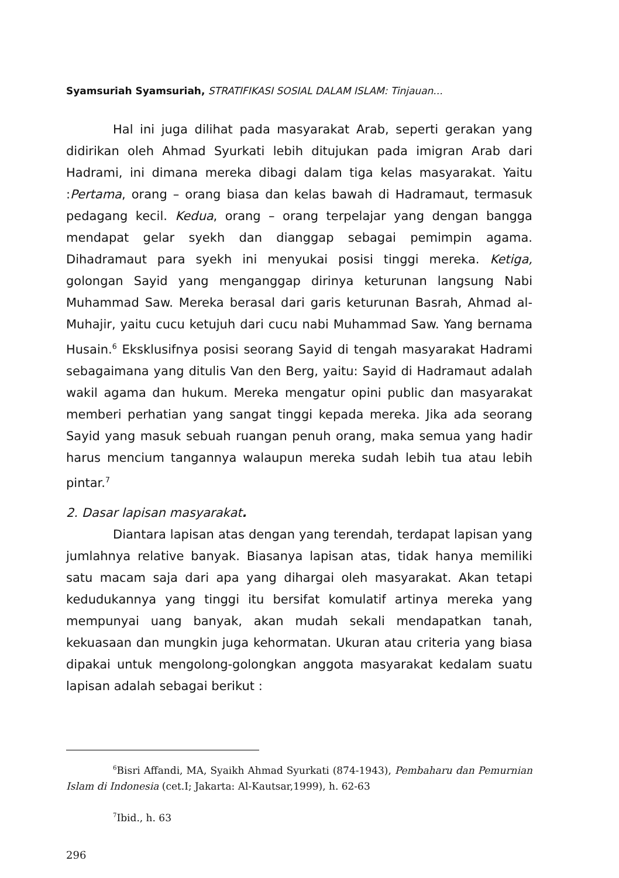Syamsuriah Syamsuriah, STRATIFIKASI SOSIAL DALAM ISLAM: Tinjauan...
Hal ini juga dilihat pada masyarakat Arab, seperti gerakan yang didirikan oleh Ahmad Syurkati lebih ditujukan pada imigran Arab dari Hadrami, ini dimana mereka dibagi dalam tiga kelas masyarakat. Yaitu :Pertama, orang – orang biasa dan kelas bawah di Hadramaut, termasuk pedagang kecil. Kedua, orang – orang terpelajar yang dengan bangga mendapat gelar syekh dan dianggap sebagai pemimpin agama. Dihadramaut para syekh ini menyukai posisi tinggi mereka. Ketiga, golongan Sayid yang menganggap dirinya keturunan langsung Nabi Muhammad Saw. Mereka berasal dari garis keturunan Basrah, Ahmad al-Muhajir, yaitu cucu ketujuh dari cucu nabi Muhammad Saw. Yang bernama Husain.<sup>6</sup> Eksklusifnya posisi seorang Sayid di tengah masyarakat Hadrami sebagaimana yang ditulis Van den Berg, yaitu: Sayid di Hadramaut adalah wakil agama dan hukum. Mereka mengatur opini public dan masyarakat memberi perhatian yang sangat tinggi kepada mereka. Jika ada seorang Sayid yang masuk sebuah ruangan penuh orang, maka semua yang hadir harus mencium tangannya walaupun mereka sudah lebih tua atau lebih pintar.<sup>7</sup>
2. Dasar lapisan masyarakat.
Diantara lapisan atas dengan yang terendah, terdapat lapisan yang jumlahnya relative banyak. Biasanya lapisan atas, tidak hanya memiliki satu macam saja dari apa yang dihargai oleh masyarakat. Akan tetapi kedudukannya yang tinggi itu bersifat komulatif artinya mereka yang mempunyai uang banyak, akan mudah sekali mendapatkan tanah, kekuasaan dan mungkin juga kehormatan. Ukuran atau criteria yang biasa dipakai untuk mengolong-golongkan anggota masyarakat kedalam suatu lapisan adalah sebagai berikut :
<sup>6</sup> Bisri Affandi, MA, Syaikh Ahmad Syurkati (874-1943), Pembaharu dan Pemurnian Islam di Indonesia (cet.I; Jakarta: Al-Kautsar,1999), h. 62-63
<sup>7</sup> Ibid., h. 63
296